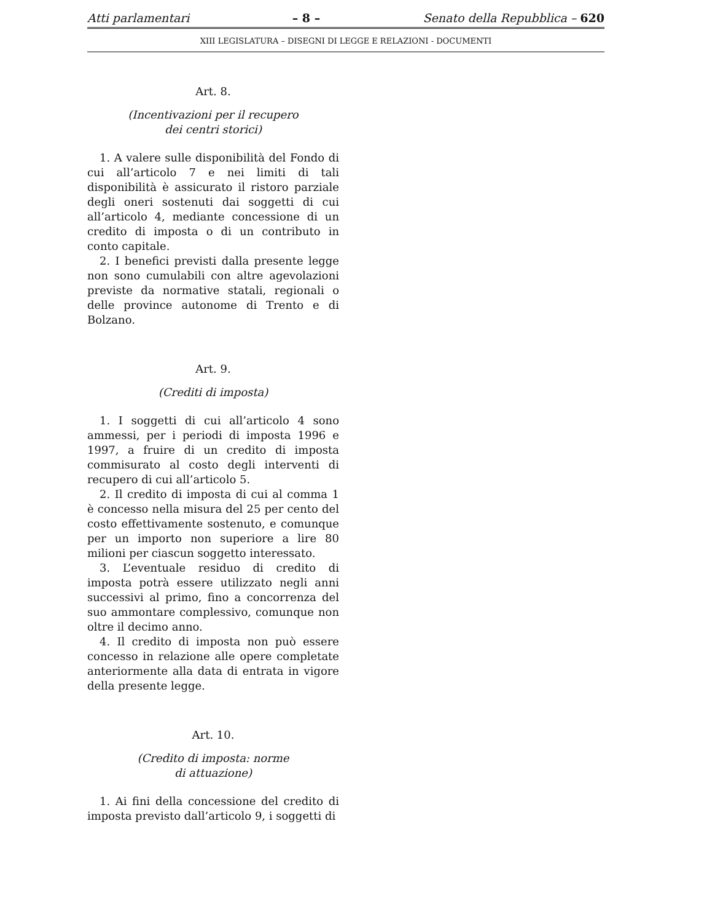Atti parlamentari – 8 – Senato della Repubblica – 620
XIII LEGISLATURA – DISEGNI DI LEGGE E RELAZIONI - DOCUMENTI
Art. 8.
(Incentivazioni per il recupero
dei centri storici)
1. A valere sulle disponibilità del Fondo di cui all’articolo 7 e nei limiti di tali disponibilità è assicurato il ristoro parziale degli oneri sostenuti dai soggetti di cui all’articolo 4, mediante concessione di un credito di imposta o di un contributo in conto capitale.
2. I benefici previsti dalla presente legge non sono cumulabili con altre agevolazioni previste da normative statali, regionali o delle province autonome di Trento e di Bolzano.
Art. 9.
(Crediti di imposta)
1. I soggetti di cui all’articolo 4 sono ammessi, per i periodi di imposta 1996 e 1997, a fruire di un credito di imposta commisurato al costo degli interventi di recupero di cui all’articolo 5.
2. Il credito di imposta di cui al comma 1 è concesso nella misura del 25 per cento del costo effettivamente sostenuto, e comunque per un importo non superiore a lire 80 milioni per ciascun soggetto interessato.
3. L’eventuale residuo di credito di imposta potrà essere utilizzato negli anni successivi al primo, fino a concorrenza del suo ammontare complessivo, comunque non oltre il decimo anno.
4. Il credito di imposta non può essere concesso in relazione alle opere completate anteriormente alla data di entrata in vigore della presente legge.
Art. 10.
(Credito di imposta: norme
di attuazione)
1. Ai fini della concessione del credito di imposta previsto dall’articolo 9, i soggetti di